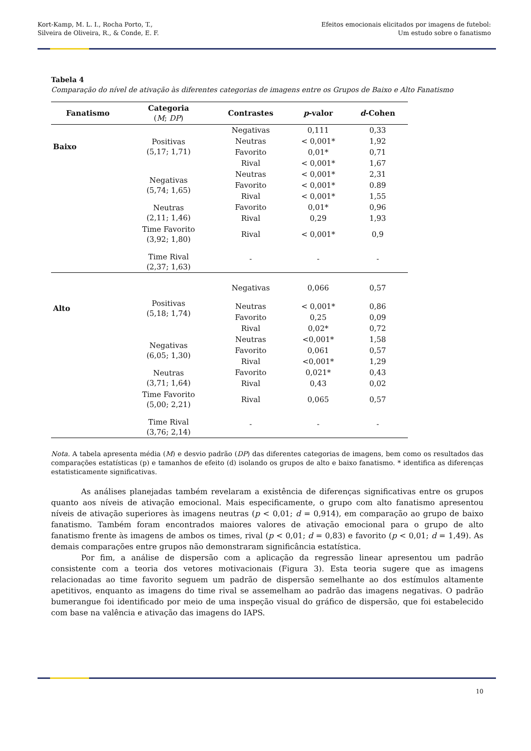Kort-Kamp, M. L. I., Rocha Porto, T.,
Silveira de Oliveira, R., & Conde, E. F.
Efeitos emocionais elicitados por imagens de futebol:
Um estudo sobre o fanatismo
Tabela 4
Comparação do nível de ativação às diferentes categorias de imagens entre os Grupos de Baixo e Alto Fanatismo
| Fanatismo | Categoria ( M ; DP ) | Contrastes | p -valor | d -Cohen |
| --- | --- | --- | --- | --- |
| Baixo | Positivas (5,17; 1,71) | Negativas | 0,111 | 0,33 |
| | | Neutras | < 0,001* | 1,92 |
| | | Favorito | 0,01* | 0,71 |
| | | Rival | < 0,001* | 1,67 |
| | Negativas (5,74; 1,65) | Neutras | < 0,001* | 2,31 |
| | | Favorito | < 0,001* | 0.89 |
| | | Rival | < 0,001* | 1,55 |
| | Neutras (2,11; 1,46) | Favorito | 0,01* | 0,96 |
| | | Rival | 0,29 | 1,93 |
| | Time Favorito (3,92; 1,80) | Rival | < 0,001* | 0,9 |
| | Time Rival (2,37; 1,63) | - | - | - |
| Alto | Positivas (5,18; 1,74) | Negativas | 0,066 | 0,57 |
| | | Neutras | < 0,001* | 0,86 |
| | | Favorito | 0,25 | 0,09 |
| | | Rival | 0,02* | 0,72 |
| | Negativas (6,05; 1,30) | Neutras | <0,001* | 1,58 |
| | | Favorito | 0,061 | 0,57 |
| | | Rival | <0,001* | 1,29 |
| | Neutras (3,71; 1,64) | Favorito | 0,021* | 0,43 |
| | | Rival | 0,43 | 0,02 |
| | Time Favorito (5,00; 2,21) | Rival | 0,065 | 0,57 |
| | Time Rival (3,76; 2,14) | - | - | - |
Nota. A tabela apresenta média (M) e desvio padrão (DP) das diferentes categorias de imagens, bem como os resultados das comparações estatísticas (p) e tamanhos de efeito (d) isolando os grupos de alto e baixo fanatismo. * identifica as diferenças estatisticamente significativas.
As análises planejadas também revelaram a existência de diferenças significativas entre os grupos quanto aos níveis de ativação emocional. Mais especificamente, o grupo com alto fanatismo apresentou níveis de ativação superiores às imagens neutras (p < 0,01; d = 0,914), em comparação ao grupo de baixo fanatismo. Também foram encontrados maiores valores de ativação emocional para o grupo de alto fanatismo frente às imagens de ambos os times, rival (p < 0,01; d = 0,83) e favorito (p < 0,01; d = 1,49). As demais comparações entre grupos não demonstraram significância estatística.
Por fim, a análise de dispersão com a aplicação da regressão linear apresentou um padrão consistente com a teoria dos vetores motivacionais (Figura 3). Esta teoria sugere que as imagens relacionadas ao time favorito seguem um padrão de dispersão semelhante ao dos estímulos altamente apetitivos, enquanto as imagens do time rival se assemelham ao padrão das imagens negativas. O padrão bumerangue foi identificado por meio de uma inspeção visual do gráfico de dispersão, que foi estabelecido com base na valência e ativação das imagens do IAPS.
10